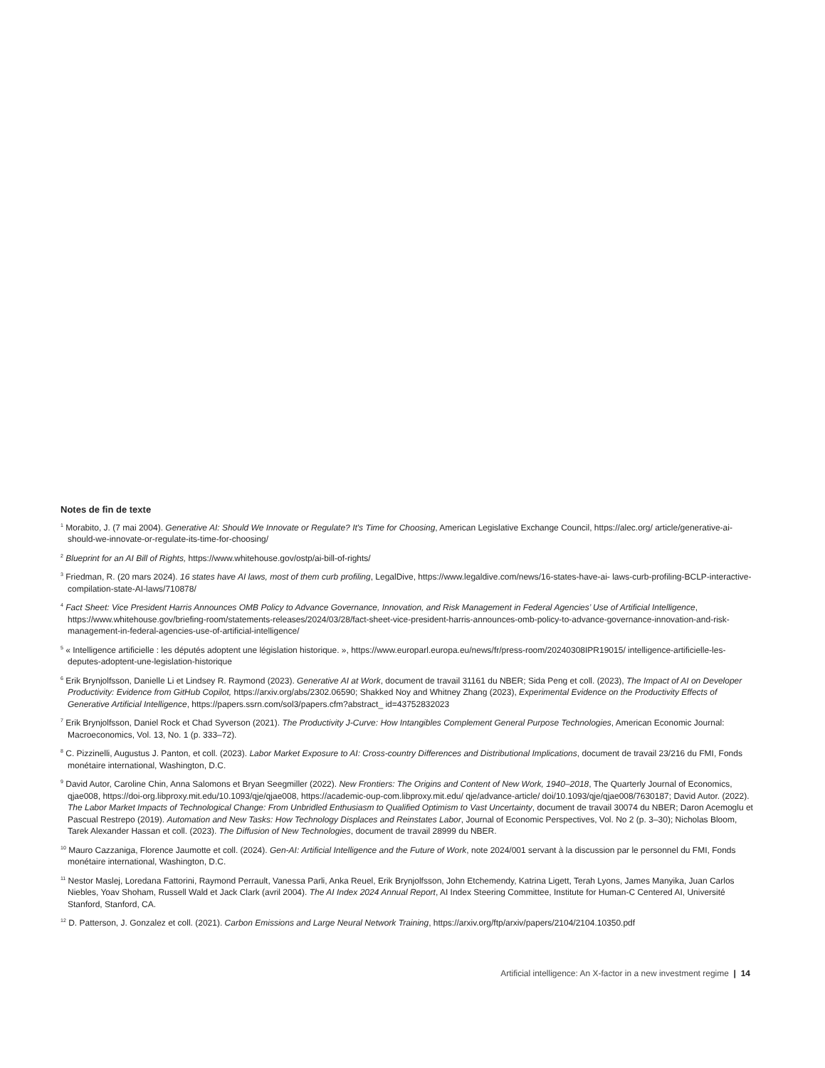Notes de fin de texte
<sup>1</sup> Morabito, J. (7 mai 2004). Generative AI: Should We Innovate or Regulate? It's Time for Choosing, American Legislative Exchange Council, https://alec.org/ article/generative-ai-should-we-innovate-or-regulate-its-time-for-choosing/
<sup>2</sup> Blueprint for an AI Bill of Rights, https://www.whitehouse.gov/ostp/ai-bill-of-rights/
<sup>3</sup> Friedman, R. (20 mars 2024). 16 states have AI laws, most of them curb profiling, LegalDive, https://www.legaldive.com/news/16-states-have-ai- laws-curb-profiling-BCLP-interactive-compilation-state-AI-laws/710878/
<sup>4</sup> Fact Sheet: Vice President Harris Announces OMB Policy to Advance Governance, Innovation, and Risk Management in Federal Agencies’ Use of Artificial Intelligence, https://www.whitehouse.gov/briefing-room/statements-releases/2024/03/28/fact-sheet-vice-president-harris-announces-omb-policy-to-advance-governance-innovation-and-risk-management-in-federal-agencies-use-of-artificial-intelligence/
<sup>5</sup> « Intelligence artificielle : les députés adoptent une législation historique. », https://www.europarl.europa.eu/news/fr/press-room/20240308IPR19015/ intelligence-artificielle-les-deputes-adoptent-une-legislation-historique
<sup>6</sup> Erik Brynjolfsson, Danielle Li et Lindsey R. Raymond (2023). Generative AI at Work, document de travail 31161 du NBER; Sida Peng et coll. (2023), The Impact of AI on Developer Productivity: Evidence from GitHub Copilot, https://arxiv.org/abs/2302.06590; Shakked Noy and Whitney Zhang (2023), Experimental Evidence on the Productivity Effects of Generative Artificial Intelligence, https://papers.ssrn.com/sol3/papers.cfm?abstract_ id=43752832023
<sup>7</sup> Erik Brynjolfsson, Daniel Rock et Chad Syverson (2021). The Productivity J-Curve: How Intangibles Complement General Purpose Technologies, American Economic Journal: Macroeconomics, Vol. 13, No. 1 (p. 333–72).
<sup>8</sup> C. Pizzinelli, Augustus J. Panton, et coll. (2023). Labor Market Exposure to AI: Cross-country Differences and Distributional Implications, document de travail 23/216 du FMI, Fonds monétaire international, Washington, D.C.
<sup>9</sup> David Autor, Caroline Chin, Anna Salomons et Bryan Seegmiller (2022). New Frontiers: The Origins and Content of New Work, 1940–2018, The Quarterly Journal of Economics, qjae008, https://doi-org.libproxy.mit.edu/10.1093/qje/qjae008, https://academic-oup-com.libproxy.mit.edu/ qje/advance-article/ doi/10.1093/qje/qjae008/7630187; David Autor. (2022). The Labor Market Impacts of Technological Change: From Unbridled Enthusiasm to Qualified Optimism to Vast Uncertainty, document de travail 30074 du NBER; Daron Acemoglu et Pascual Restrepo (2019). Automation and New Tasks: How Technology Displaces and Reinstates Labor, Journal of Economic Perspectives, Vol. No 2 (p. 3–30); Nicholas Bloom, Tarek Alexander Hassan et coll. (2023). The Diffusion of New Technologies, document de travail 28999 du NBER.
<sup>10</sup> Mauro Cazzaniga, Florence Jaumotte et coll. (2024). Gen-AI: Artificial Intelligence and the Future of Work, note 2024/001 servant à la discussion par le personnel du FMI, Fonds monétaire international, Washington, D.C.
<sup>11</sup> Nestor Maslej, Loredana Fattorini, Raymond Perrault, Vanessa Parli, Anka Reuel, Erik Brynjolfsson, John Etchemendy, Katrina Ligett, Terah Lyons, James Manyika, Juan Carlos Niebles, Yoav Shoham, Russell Wald et Jack Clark (avril 2004). The AI Index 2024 Annual Report, AI Index Steering Committee, Institute for Human-C Centered AI, Université Stanford, Stanford, CA.
<sup>12</sup> D. Patterson, J. Gonzalez et coll. (2021). Carbon Emissions and Large Neural Network Training, https://arxiv.org/ftp/arxiv/papers/2104/2104.10350.pdf
Artificial intelligence: An X-factor in a new investment regime | 14